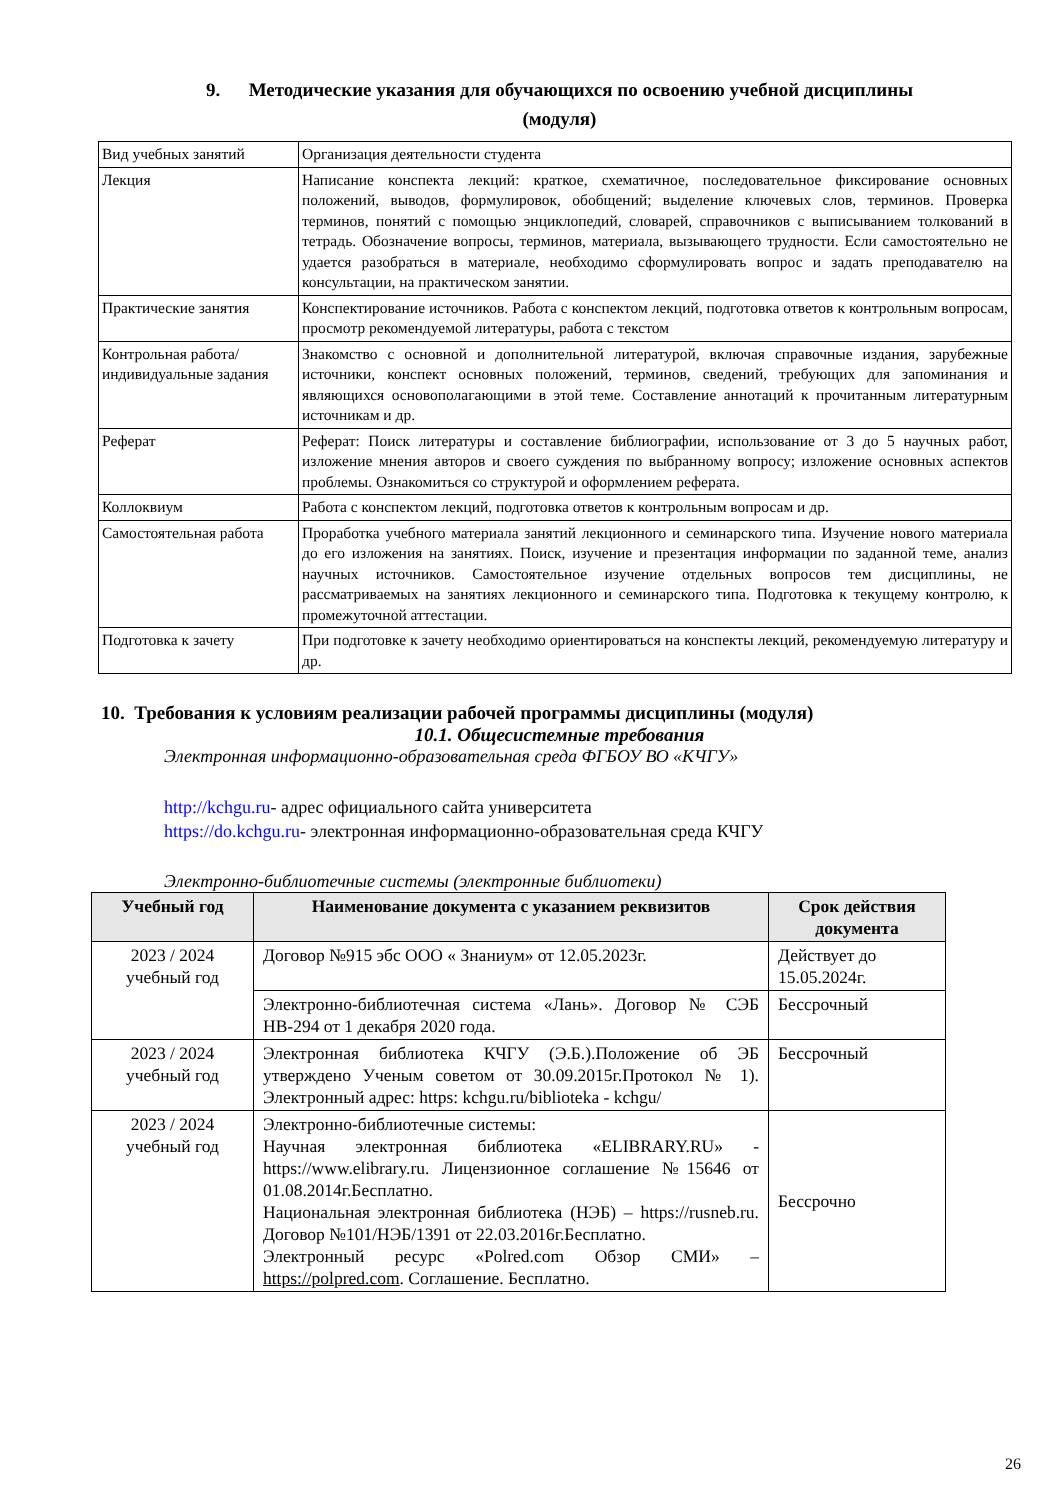9. Методические указания для обучающихся по освоению учебной дисциплины
(модуля)
| Вид учебных занятий | Организация деятельности студента |
| Лекция | Написание конспекта лекций: краткое, схематичное, последовательное фиксирование основных положений, выводов, формулировок, обобщений; выделение ключевых слов, терминов. Проверка терминов, понятий с помощью энциклопедий, словарей, справочников с выписыванием толкований в тетрадь. Обозначение вопросы, терминов, материала, вызывающего трудности. Если самостоятельно не удается разобраться в материале, необходимо сформулировать вопрос и задать преподавателю на консультации, на практическом занятии. |
| Практические занятия | Конспектирование источников. Работа с конспектом лекций, подготовка ответов к контрольным вопросам, просмотр рекомендуемой литературы, работа с текстом |
| Контрольная работа/ индивидуальные задания | Знакомство с основной и дополнительной литературой, включая справочные издания, зарубежные источники, конспект основных положений, терминов, сведений, требующих для запоминания и являющихся основополагающими в этой теме. Составление аннотаций к прочитанным литературным источникам и др. |
| Реферат | Реферат: Поиск литературы и составление библиографии, использование от 3 до 5 научных работ, изложение мнения авторов и своего суждения по выбранному вопросу; изложение основных аспектов проблемы. Ознакомиться со структурой и оформлением реферата. |
| Коллоквиум | Работа с конспектом лекций, подготовка ответов к контрольным вопросам и др. |
| Самостоятельная работа | Проработка учебного материала занятий лекционного и семинарского типа. Изучение нового материала до его изложения на занятиях. Поиск, изучение и презентация информации по заданной теме, анализ научных источников. Самостоятельное изучение отдельных вопросов тем дисциплины, не рассматриваемых на занятиях лекционного и семинарского типа. Подготовка к текущему контролю, к промежуточной аттестации. |
| Подготовка к зачету | При подготовке к зачету необходимо ориентироваться на конспекты лекций, рекомендуемую литературу и др. |
10. Требования к условиям реализации рабочей программы дисциплины (модуля)
10.1. Общесистемные требования
Электронная информационно-образовательная среда ФГБОУ ВО «КЧГУ»
http://kchgu.ru- адрес официального сайта университета
https://do.kchgu.ru- электронная информационно-образовательная среда КЧГУ
Электронно-библиотечные системы (электронные библиотеки)
| Учебный год | Наименование документа с указанием реквизитов | Срок действия документа |
| --- | --- | --- |
| 2023 / 2024 учебный год | Договор №915 эбс ООО « Знаниум» от 12.05.2023г. | Действует до 15.05.2024г. |
| | Электронно-библиотечная система «Лань». Договор № СЭБ НВ-294 от 1 декабря 2020 года. | Бессрочный |
| 2023 / 2024 учебный год | Электронная библиотека КЧГУ (Э.Б.).Положение об ЭБ утверждено Ученым советом от 30.09.2015г.Протокол № 1). Электронный адрес: https: kchgu.ru/biblioteka - kchgu/ | Бессрочный |
| 2023 / 2024 учебный год | Электронно-библиотечные системы: Научная электронная библиотека «ELIBRARY.RU» - https://www.elibrary.ru. Лицензионное соглашение №15646 от 01.08.2014г.Бесплатно. Национальная электронная библиотека (НЭБ) – https://rusneb.ru. Договор №101/НЭБ/1391 от 22.03.2016г.Бесплатно. Электронный ресурс «Polred.com Обзор СМИ» – https://polpred.com . Соглашение. Бесплатно. | Бессрочно |
26